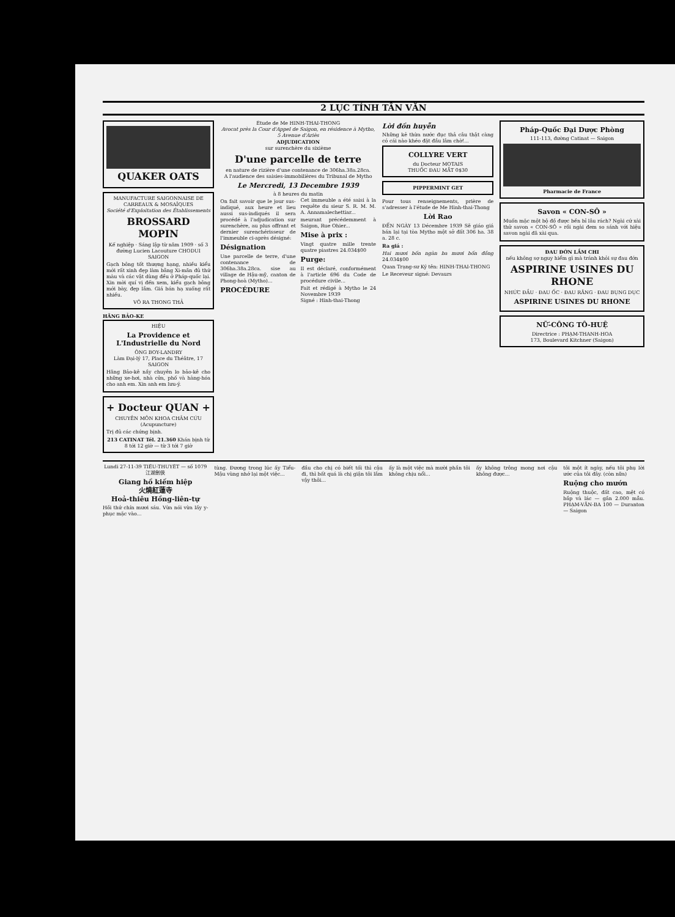2 LỤC TỈNH TÂN VĂN
QUAKER OATS
MANUFACTURE SAIGONNAISE DE CARREAUX & MOSAÏQUES
Société d'Exploitation des Établissements
BROSSARD MOPIN
Kế nghiệp · Sáng lập từ năm 1909 · số 3 đường Lucien Lacouture CHODUI SAIGON
Gạch bông tốt thượng hạng, nhiều kiểu mới rất xinh đẹp làm bằng Xi-măn đủ thứ màu và các vật dùng đều ở Pháp-quốc lại. Xin mời quí vị đến xem, kiểu gạch bông mới bày, đẹp lắm. Giá bán hạ xuống rất nhiều.
VÕ RA THONG THẢ
HÃNG BẢO-KE
HIỆU
La Providence et L'Industrielle du Nord
ÔNG BOY-LANDRY
Làm Đại-lý 17, Place du Théâtre, 17 SAIGON
Hãng Bảo-kê nầy chuyên lo bảo-kê cho những xe-hơi, nhà cửa, phố và hàng-hóa cho anh em. Xin anh em lưu-ý.
+ Docteur QUAN +
CHUYÊN MÔN KHOA CHÂM CỨU (Acupuncture)
Trị đủ các chứng bịnh.
213 CATINAT Tél. 21.360 Khán bịnh từ 8 tới 12 giờ — từ 3 tới 7 giờ
Étude de Me HINH-THAI-THONG
Avocat près la Cour d'Appel de Saigon, en résidence à Mytho, 5 Avenue d'Ariès
ADJUDICATION
sur surenchère du sixième
D'une parcelle de terre
en nature de rizière d'une contenance de 306ha.38a.28ca.
A l'audience des saisies-immobilières du Tribunal de Mytho
Le Mercredi, 13 Decembre 1939
à 8 heures du matin
On fait savoir que le jour sus-indiqué, aux heure et lieu aussi sus-indiqués il sera procédé à l'adjudication sur surenchère, au plus offrant et dernier surenchérisseur de l'immeuble ci-après désigné:
Désignation
Une parcelle de terre, d'une contenance de 306ha.38a.28ca. sise au village de Hậu-mỹ, canton de Phong-hoà (Mytho)...
PROCÉDURE
Cet immeuble a été saisi à la requête du sieur S. R. M. M. A. Annamalechettiar...
meurant précédemment à Saigon, Rue Ohier...
Mise à prix :
Vingt quatre mille trente quatre piastres 24.034$00
Purge:
Il est déclaré, conformément à l'article 696 du Code de procédure civile...
Fait et rédigé à Mytho le 24 Novembre 1939
Signé : Hinh-thai-Thong
Lời đồn huyễn
Những kẻ thừa nước đục thả câu thật càng có cái nào khéo đặt đầu lâm chờ!...
COLLYRE VERT
du Docteur MOTAIS
THUỐC ĐAU MẮT 0$30
PIPPERMINT GET
Pour tous renseignements, prière de s'adresser à l'étude de Me Hinh-thai-Thong
Lời Rao
ĐẾN NGÀY 13 Décembre 1939 Sẽ giáo giá bán lại tại tòa Mytho một sở đất 306 ha. 38 a. 28 c.
Ra giá :
Hai mươi bốn ngàn ba mươi bốn đồng 24.034$00
Quan Trạng-sư Ký tên: HINH-THAI-THONG
Le Receveur signé: Devaurs
Pháp-Quốc Đại Dược Phòng
111-113, đường Catinat — Saigon
Pharmacie de France
Savon « CON-SÔ »
Muốn mặc một bộ đồ được bền bỉ lâu rách? Ngài cứ xài thử savon « CON-SÔ » rồi ngài đem so sánh với hiệu savon ngài đã xài qua.
ĐAU ĐỚN LẮM CHI
nếu không sợ nguy hiểm gì mà tránh khỏi sự đau đớn
ASPIRINE USINES DU RHONE
NHỨC ĐẦU · ĐAU ỐC · ĐAU RĂNG · ĐAU BỤNG DỤC
ASPIRINE USINES DU RHONE
NỮ-CÔNG TÔ-HUỆ
Directrice : PHẠM-THANH-HOA
173, Boulevard Kitchner (Saigon)
Lundi 27-11-39 TIỂU-THUYẾT — số 1079
江湖劍俠
Giang hồ kiếm hiệp
火燒紅蓮寺
Hoả-thiêu Hồng-liên-tự
Hồi thứ chín mươi sáu. Vừa nói vừa lấy y-phục mặc vào...
tùng. Đương trong lúc ấy Tiểu-Mậu vùng nhớ lại một việc...
đầu cho chị có biết tối thì cậu đi, thì bất quá là chị giận tôi lắm vậy thôi...
ấy là một việc mà mười phần tôi không chịu nổi...
ấy không trông mong nơi cậu không được...
tôi một ít ngày, nếu tôi phụ lời ước của tôi đây. (còn nữa)
Ruộng cho mướn
Ruộng thuộc, đất cao, mệt có bắp và lác — gần 2.000 mẫu. PHẠM-VĂN-BA 100 — Duranton — Saigon